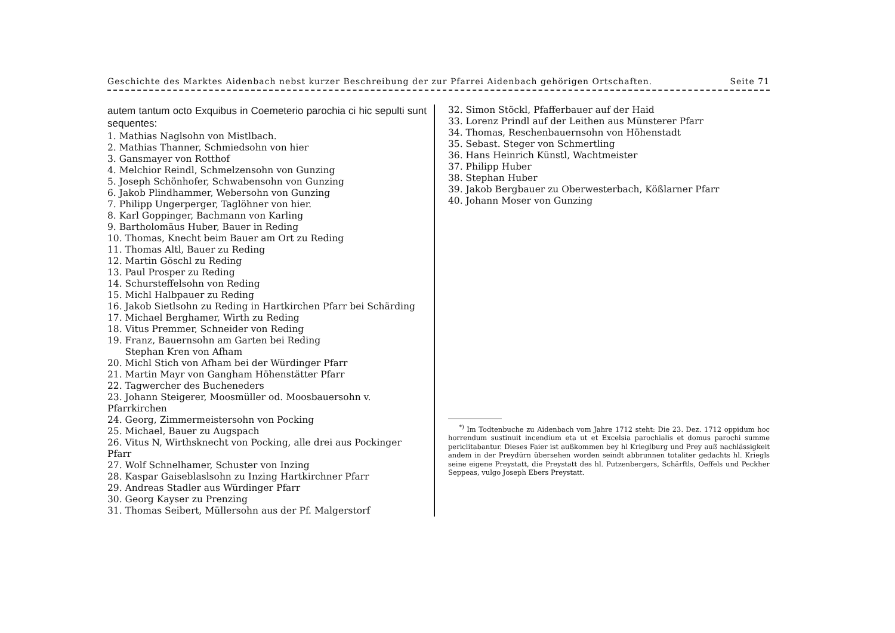Geschichte des Marktes Aidenbach nebst kurzer Beschreibung der zur Pfarrei Aidenbach gehörigen Ortschaften. Seite 71
autem tantum octo Exquibus in Coemeterio parochia ci hic sepulti sunt sequentes:
1. Mathias Naglsohn von Mistlbach.
2. Mathias Thanner, Schmiedsohn von hier
3. Gansmayer von Rotthof
4. Melchior Reindl, Schmelzensohn von Gunzing
5. Joseph Schönhofer, Schwabensohn von Gunzing
6. Jakob Plindhammer, Webersohn von Gunzing
7. Philipp Ungerperger, Taglöhner von hier.
8. Karl Goppinger, Bachmann von Karling
9. Bartholomäus Huber, Bauer in Reding
10. Thomas, Knecht beim Bauer am Ort zu Reding
11. Thomas Altl, Bauer zu Reding
12. Martin Göschl zu Reding
13. Paul Prosper zu Reding
14. Schursteffelsohn von Reding
15. Michl Halbpauer zu Reding
16. Jakob Sietlsohn zu Reding in Hartkirchen Pfarr bei Schärding
17. Michael Berghamer, Wirth zu Reding
18. Vitus Premmer, Schneider von Reding
19. Franz, Bauernsohn am Garten bei Reding
Stephan Kren von Afham
20. Michl Stich von Afham bei der Würdinger Pfarr
21. Martin Mayr von Gangham Höhenstätter Pfarr
22. Tagwercher des Bucheneders
23. Johann Steigerer, Moosmüller od. Moosbauersohn v. Pfarrkirchen
24. Georg, Zimmermeistersohn von Pocking
25. Michael, Bauer zu Augspach
26. Vitus N, Wirthsknecht von Pocking, alle drei aus Pockinger Pfarr
27. Wolf Schnelhamer, Schuster von Inzing
28. Kaspar Gaiseblaslsohn zu Inzing Hartkirchner Pfarr
29. Andreas Stadler aus Würdinger Pfarr
30. Georg Kayser zu Prenzing
31. Thomas Seibert, Müllersohn aus der Pf. Malgerstorf
32. Simon Stöckl, Pfafferbauer auf der Haid
33. Lorenz Prindl auf der Leithen aus Münsterer Pfarr
34. Thomas, Reschenbauernsohn von Höhenstadt
35. Sebast. Steger von Schmertling
36. Hans Heinrich Künstl, Wachtmeister
37. Philipp Huber
38. Stephan Huber
39. Jakob Bergbauer zu Oberwesterbach, Kößlarner Pfarr
40. Johann Moser von Gunzing
<sup>*)</sup> Im Todtenbuche zu Aidenbach vom Jahre 1712 steht: Die 23. Dez. 1712 oppidum hoc horrendum sustinuit incendium eta ut et Excelsia parochialis et domus parochi summe periclitabantur. Dieses Faier ist außkommen bey hl Krieglburg und Prey auß nachlässigkeit andem in der Preydürn übersehen worden seindt abbrunnen totaliter gedachts hl. Kriegls seine eigene Preystatt, die Preystatt des hl. Putzenbergers, Schärftls, Oeffels und Peckher Seppeas, vulgo Joseph Ebers Preystatt.